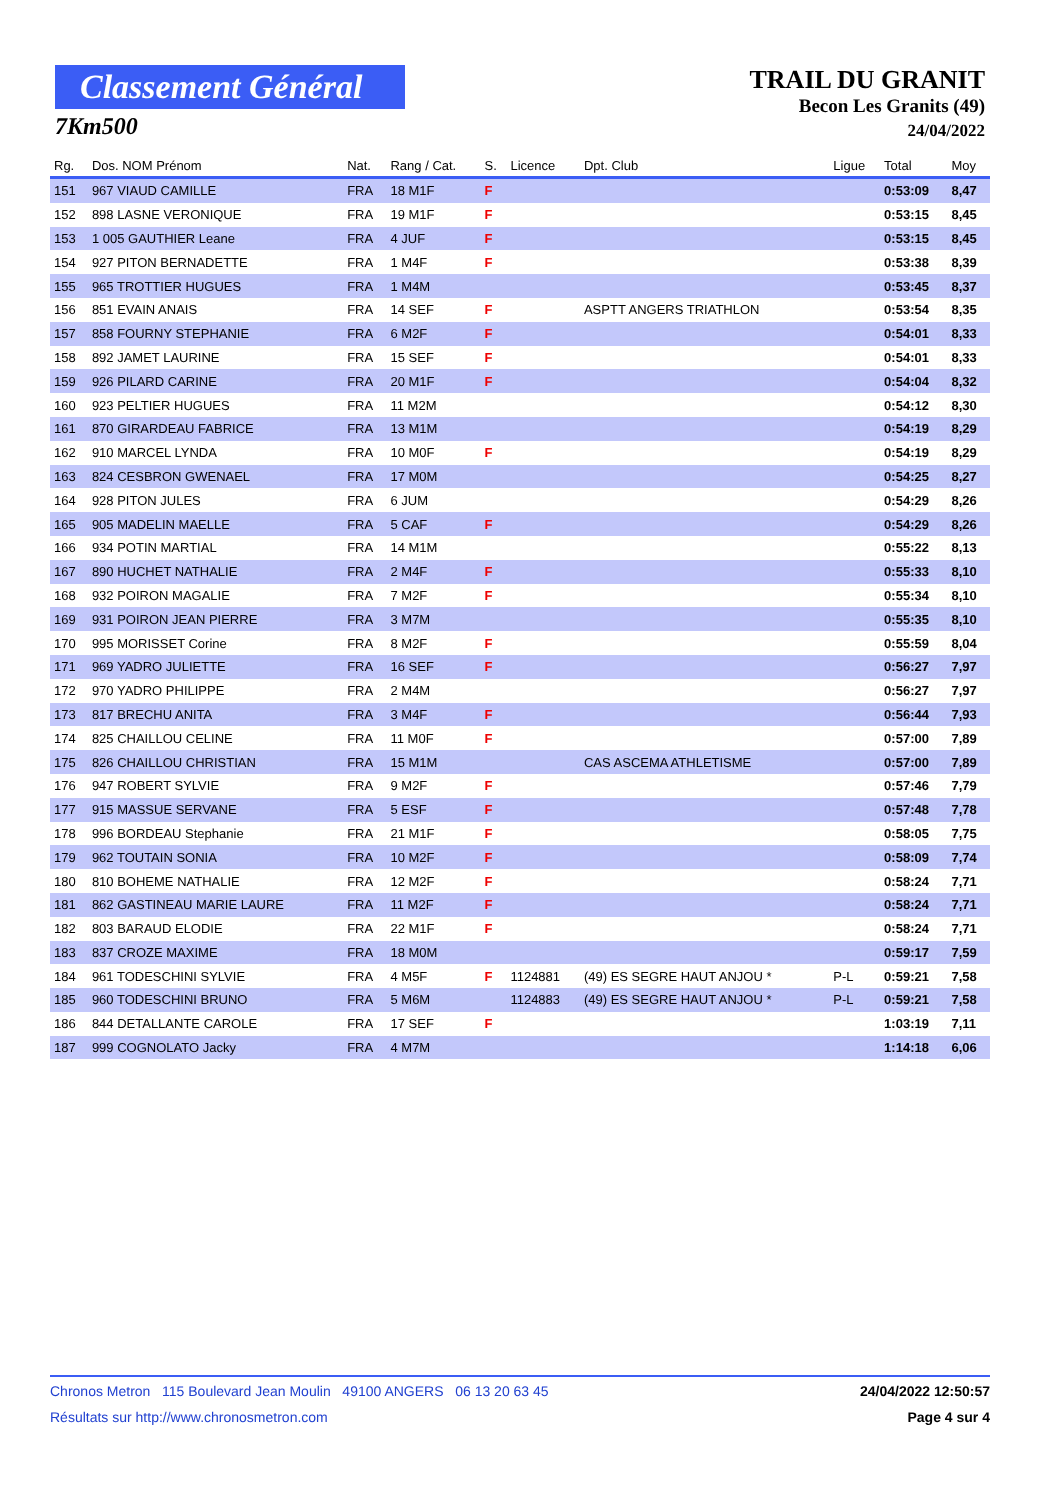Classement Général
7Km500
TRAIL DU GRANIT
Becon Les Granits (49)
24/04/2022
| Rg. | Dos. NOM Prénom | Nat. | Rang / Cat. | S. | Licence | Dpt. Club | Ligue | Total | Moy |
| --- | --- | --- | --- | --- | --- | --- | --- | --- | --- |
| 151 | 967 VIAUD CAMILLE | FRA | 18 M1F | F | | | | 0:53:09 | 8,47 |
| 152 | 898 LASNE VERONIQUE | FRA | 19 M1F | F | | | | 0:53:15 | 8,45 |
| 153 | 1 005 GAUTHIER Leane | FRA | 4 JUF | F | | | | 0:53:15 | 8,45 |
| 154 | 927 PITON BERNADETTE | FRA | 1 M4F | F | | | | 0:53:38 | 8,39 |
| 155 | 965 TROTTIER HUGUES | FRA | 1 M4M | | | | | 0:53:45 | 8,37 |
| 156 | 851 EVAIN ANAIS | FRA | 14 SEF | F | | ASPTT ANGERS TRIATHLON | | 0:53:54 | 8,35 |
| 157 | 858 FOURNY STEPHANIE | FRA | 6 M2F | F | | | | 0:54:01 | 8,33 |
| 158 | 892 JAMET LAURINE | FRA | 15 SEF | F | | | | 0:54:01 | 8,33 |
| 159 | 926 PILARD CARINE | FRA | 20 M1F | F | | | | 0:54:04 | 8,32 |
| 160 | 923 PELTIER HUGUES | FRA | 11 M2M | | | | | 0:54:12 | 8,30 |
| 161 | 870 GIRARDEAU FABRICE | FRA | 13 M1M | | | | | 0:54:19 | 8,29 |
| 162 | 910 MARCEL LYNDA | FRA | 10 M0F | F | | | | 0:54:19 | 8,29 |
| 163 | 824 CESBRON GWENAEL | FRA | 17 M0M | | | | | 0:54:25 | 8,27 |
| 164 | 928 PITON JULES | FRA | 6 JUM | | | | | 0:54:29 | 8,26 |
| 165 | 905 MADELIN MAELLE | FRA | 5 CAF | F | | | | 0:54:29 | 8,26 |
| 166 | 934 POTIN MARTIAL | FRA | 14 M1M | | | | | 0:55:22 | 8,13 |
| 167 | 890 HUCHET NATHALIE | FRA | 2 M4F | F | | | | 0:55:33 | 8,10 |
| 168 | 932 POIRON MAGALIE | FRA | 7 M2F | F | | | | 0:55:34 | 8,10 |
| 169 | 931 POIRON JEAN PIERRE | FRA | 3 M7M | | | | | 0:55:35 | 8,10 |
| 170 | 995 MORISSET Corine | FRA | 8 M2F | F | | | | 0:55:59 | 8,04 |
| 171 | 969 YADRO JULIETTE | FRA | 16 SEF | F | | | | 0:56:27 | 7,97 |
| 172 | 970 YADRO PHILIPPE | FRA | 2 M4M | | | | | 0:56:27 | 7,97 |
| 173 | 817 BRECHU ANITA | FRA | 3 M4F | F | | | | 0:56:44 | 7,93 |
| 174 | 825 CHAILLOU CELINE | FRA | 11 M0F | F | | | | 0:57:00 | 7,89 |
| 175 | 826 CHAILLOU CHRISTIAN | FRA | 15 M1M | | | CAS ASCEMA ATHLETISME | | 0:57:00 | 7,89 |
| 176 | 947 ROBERT SYLVIE | FRA | 9 M2F | F | | | | 0:57:46 | 7,79 |
| 177 | 915 MASSUE SERVANE | FRA | 5 ESF | F | | | | 0:57:48 | 7,78 |
| 178 | 996 BORDEAU Stephanie | FRA | 21 M1F | F | | | | 0:58:05 | 7,75 |
| 179 | 962 TOUTAIN SONIA | FRA | 10 M2F | F | | | | 0:58:09 | 7,74 |
| 180 | 810 BOHEME NATHALIE | FRA | 12 M2F | F | | | | 0:58:24 | 7,71 |
| 181 | 862 GASTINEAU MARIE LAURE | FRA | 11 M2F | F | | | | 0:58:24 | 7,71 |
| 182 | 803 BARAUD ELODIE | FRA | 22 M1F | F | | | | 0:58:24 | 7,71 |
| 183 | 837 CROZE MAXIME | FRA | 18 M0M | | | | | 0:59:17 | 7,59 |
| 184 | 961 TODESCHINI SYLVIE | FRA | 4 M5F | F | 1124881 | (49) ES SEGRE HAUT ANJOU * | P-L | 0:59:21 | 7,58 |
| 185 | 960 TODESCHINI BRUNO | FRA | 5 M6M | | 1124883 | (49) ES SEGRE HAUT ANJOU * | P-L | 0:59:21 | 7,58 |
| 186 | 844 DETALLANTE CAROLE | FRA | 17 SEF | F | | | | 1:03:19 | 7,11 |
| 187 | 999 COGNOLATO Jacky | FRA | 4 M7M | | | | | 1:14:18 | 6,06 |
Chronos Metron 115 Boulevard Jean Moulin 49100 ANGERS 06 13 20 63 45 24/04/2022 12:50:57
Résultats sur http://www.chronosmetron.com Page 4 sur 4